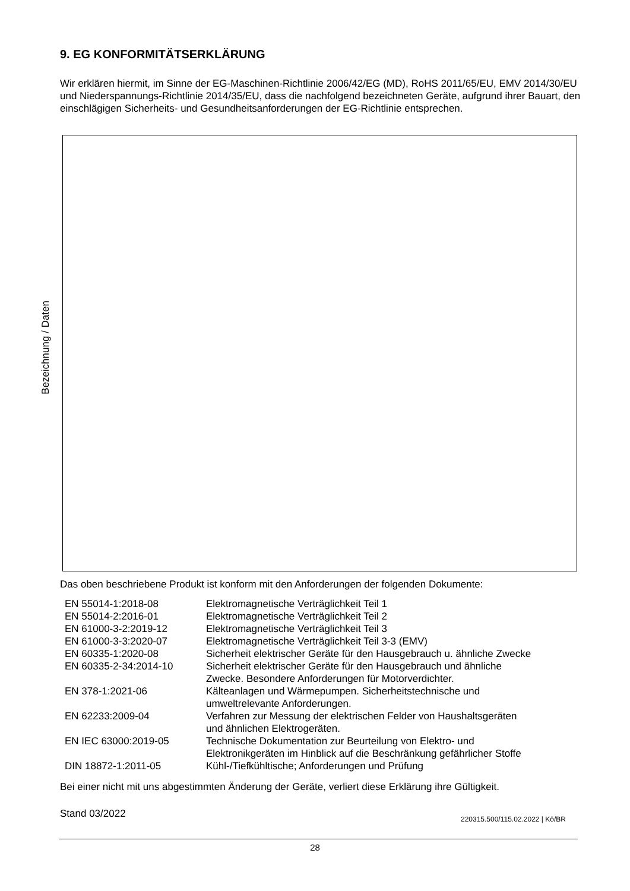9. EG KONFORMITÄTSERKLÄRUNG
Wir erklären hiermit, im Sinne der EG-Maschinen-Richtlinie 2006/42/EG (MD), RoHS 2011/65/EU, EMV 2014/30/EU und Niederspannungs-Richtlinie 2014/35/EU, dass die nachfolgend bezeichneten Geräte, aufgrund ihrer Bauart, den einschlägigen Sicherheits- und Gesundheitsanforderungen der EG-Richtlinie entsprechen.
Bezeichnung / Daten
Das oben beschriebene Produkt ist konform mit den Anforderungen der folgenden Dokumente:
| EN 55014-1:2018-08 | Elektromagnetische Verträglichkeit Teil 1 |
| EN 55014-2:2016-01 | Elektromagnetische Verträglichkeit Teil 2 |
| EN 61000-3-2:2019-12 | Elektromagnetische Verträglichkeit Teil 3 |
| EN 61000-3-3:2020-07 | Elektromagnetische Verträglichkeit Teil 3-3 (EMV) |
| EN 60335-1:2020-08 | Sicherheit elektrischer Geräte für den Hausgebrauch u. ähnliche Zwecke |
| EN 60335-2-34:2014-10 | Sicherheit elektrischer Geräte für den Hausgebrauch und ähnliche Zwecke. Besondere Anforderungen für Motorverdichter. |
| EN 378-1:2021-06 | Kälteanlagen und Wärmepumpen. Sicherheitstechnische und umweltrelevante Anforderungen. |
| EN 62233:2009-04 | Verfahren zur Messung der elektrischen Felder von Haushaltsgeräten und ähnlichen Elektrogeräten. |
| EN IEC 63000:2019-05 | Technische Dokumentation zur Beurteilung von Elektro- und Elektronikgeräten im Hinblick auf die Beschränkung gefährlicher Stoffe |
| DIN 18872-1:2011-05 | Kühl-/Tiefkühltische; Anforderungen und Prüfung |
Bei einer nicht mit uns abgestimmten Änderung der Geräte, verliert diese Erklärung ihre Gültigkeit.
Stand 03/2022
220315.500/115.02.2022 | Kö/BR
28